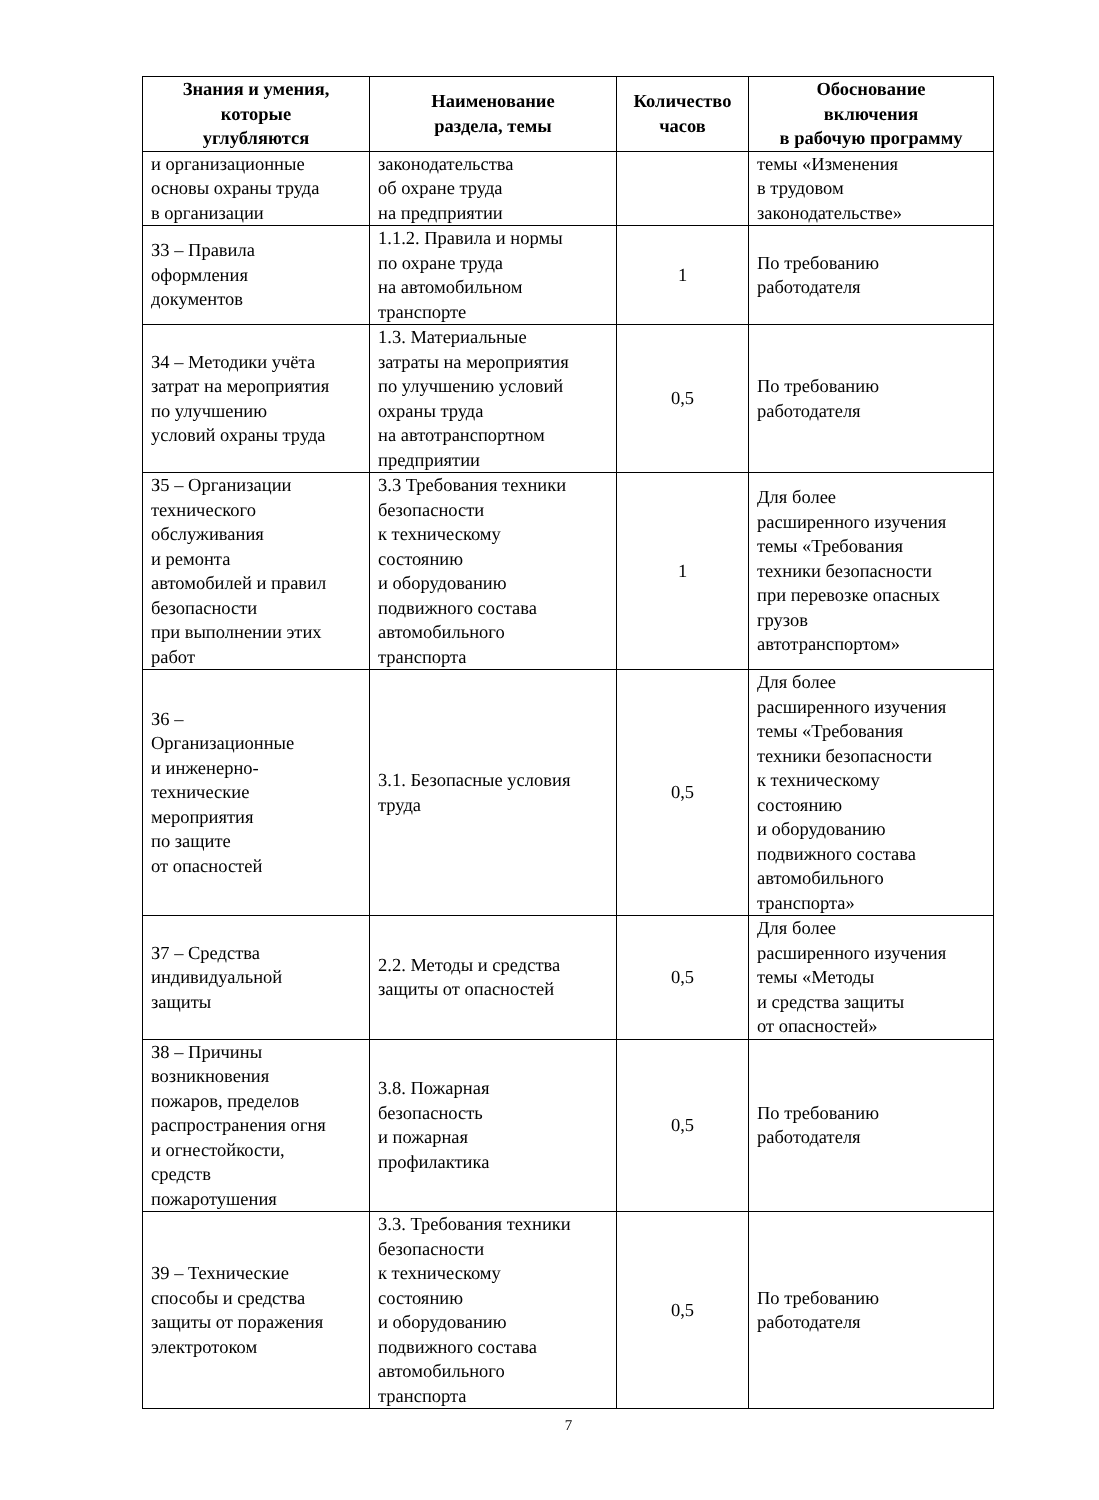| Знания и умения, которые углубляются | Наименование раздела, темы | Количество часов | Обоснование включения в рабочую программу |
| --- | --- | --- | --- |
| и организационные основы охраны труда в организации | законодательства об охране труда на предприятии | | темы «Изменения в трудовом законодательстве» |
| З3 – Правила оформления документов | 1.1.2. Правила и нормы по охране труда на автомобильном транспорте | 1 | По требованию работодателя |
| З4 – Методики учёта затрат на мероприятия по улучшению условий охраны труда | 1.3. Материальные затраты на мероприятия по улучшению условий охраны труда на автотранспортном предприятии | 0,5 | По требованию работодателя |
| З5 – Организации технического обслуживания и ремонта автомобилей и правил безопасности при выполнении этих работ | 3.3 Требования техники безопасности к техническому состоянию и оборудованию подвижного состава автомобильного транспорта | 1 | Для более расширенного изучения темы «Требования техники безопасности при перевозке опасных грузов автотранспортом» |
| З6 – Организационные и инженерно- технические мероприятия по защите от опасностей | 3.1. Безопасные условия труда | 0,5 | Для более расширенного изучения темы «Требования техники безопасности к техническому состоянию и оборудованию подвижного состава автомобильного транспорта» |
| З7 – Средства индивидуальной защиты | 2.2. Методы и средства защиты от опасностей | 0,5 | Для более расширенного изучения темы «Методы и средства защиты от опасностей» |
| З8 – Причины возникновения пожаров, пределов распространения огня и огнестойкости, средств пожаротушения | 3.8. Пожарная безопасность и пожарная профилактика | 0,5 | По требованию работодателя |
| З9 – Технические способы и средства защиты от поражения электротоком | 3.3. Требования техники безопасности к техническому состоянию и оборудованию подвижного состава автомобильного транспорта | 0,5 | По требованию работодателя |
7